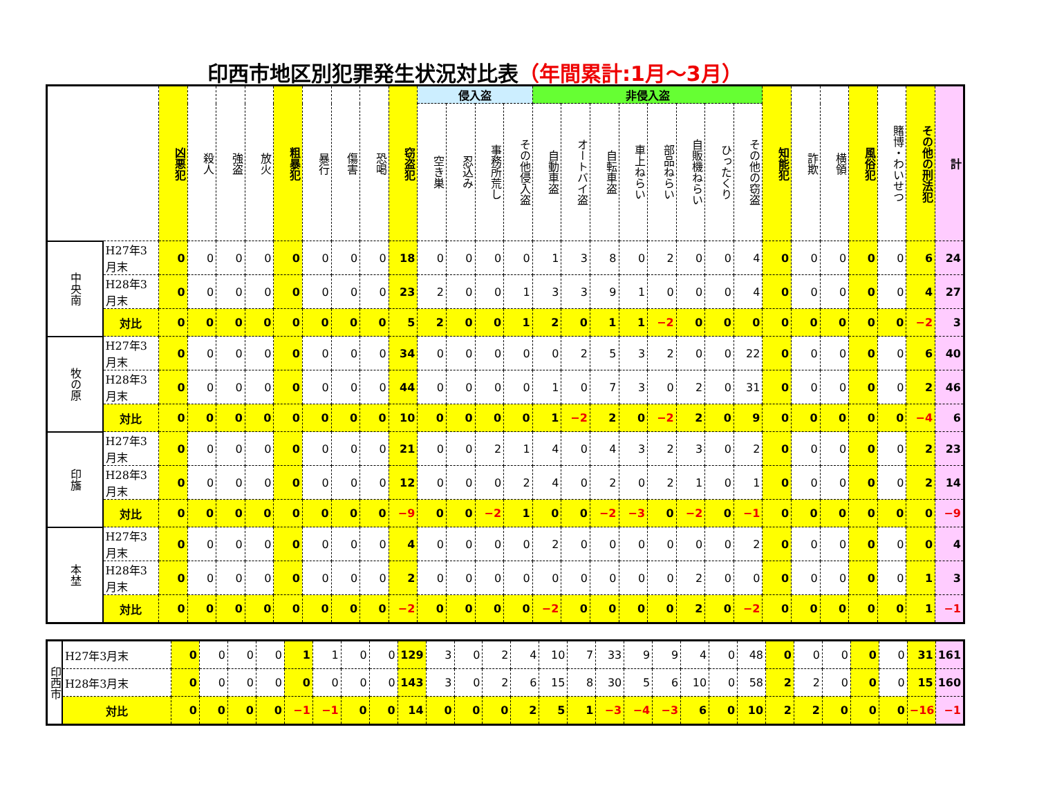印西市地区別犯罪発生状況対比表（年間累計:1月～3月）
| | | 凶悪犯 | 殺人 | 強盗 | 放火 | 粗暴犯 | 暴行 | 傷害 | 恐喝 | 窃盗犯 | 侵入盗 | | | | 非侵入盗 | | | | | | | | 知能犯 | 詐欺 | 横領 | 風俗犯 | 賭博・わいせつ | その他の刑法犯 | 計 |
| --- | --- | --- | --- | --- | --- | --- | --- | --- | --- | --- | --- | --- | --- | --- | --- | --- | --- | --- | --- | --- | --- | --- | --- | --- | --- | --- | --- | --- | --- |
| | | | | | | | | | | | 空き巣 | 忍込み | 事務所荒し | その他侵入盗 | 自動車盗 | オートバイ盗 | 自転車盗 | 車上ねらい | 部品ねらい | 自販機ねらい | ひったくり | その他の窃盗 | | | | | | | |
| 中央南 | H27年3月末 | 0 | 0 | 0 | 0 | 0 | 0 | 0 | 0 | 18 | 0 | 0 | 0 | 0 | 1 | 3 | 8 | 0 | 2 | 0 | 0 | 4 | 0 | 0 | 0 | 0 | 0 | 6 | 24 |
| | H28年3月末 | 0 | 0 | 0 | 0 | 0 | 0 | 0 | 0 | 23 | 2 | 0 | 0 | 1 | 3 | 3 | 9 | 1 | 0 | 0 | 0 | 4 | 0 | 0 | 0 | 0 | 0 | 4 | 27 |
| | 対比 | 0 | 0 | 0 | 0 | 0 | 0 | 0 | 0 | 5 | 2 | 0 | 0 | 1 | 2 | 0 | 1 | 1 | −2 | 0 | 0 | 0 | 0 | 0 | 0 | 0 | 0 | −2 | 3 |
| 牧の原 | H27年3月末 | 0 | 0 | 0 | 0 | 0 | 0 | 0 | 0 | 34 | 0 | 0 | 0 | 0 | 0 | 2 | 5 | 3 | 2 | 0 | 0 | 22 | 0 | 0 | 0 | 0 | 0 | 6 | 40 |
| | H28年3月末 | 0 | 0 | 0 | 0 | 0 | 0 | 0 | 0 | 44 | 0 | 0 | 0 | 0 | 1 | 0 | 7 | 3 | 0 | 2 | 0 | 31 | 0 | 0 | 0 | 0 | 0 | 2 | 46 |
| | 対比 | 0 | 0 | 0 | 0 | 0 | 0 | 0 | 0 | 10 | 0 | 0 | 0 | 0 | 1 | −2 | 2 | 0 | −2 | 2 | 0 | 9 | 0 | 0 | 0 | 0 | 0 | −4 | 6 |
| 印旛 | H27年3月末 | 0 | 0 | 0 | 0 | 0 | 0 | 0 | 0 | 21 | 0 | 0 | 2 | 1 | 4 | 0 | 4 | 3 | 2 | 3 | 0 | 2 | 0 | 0 | 0 | 0 | 0 | 2 | 23 |
| | H28年3月末 | 0 | 0 | 0 | 0 | 0 | 0 | 0 | 0 | 12 | 0 | 0 | 0 | 2 | 4 | 0 | 2 | 0 | 2 | 1 | 0 | 1 | 0 | 0 | 0 | 0 | 0 | 2 | 14 |
| | 対比 | 0 | 0 | 0 | 0 | 0 | 0 | 0 | 0 | −9 | 0 | 0 | −2 | 1 | 0 | 0 | −2 | −3 | 0 | −2 | 0 | −1 | 0 | 0 | 0 | 0 | 0 | 0 | −9 |
| 本埜 | H27年3月末 | 0 | 0 | 0 | 0 | 0 | 0 | 0 | 0 | 4 | 0 | 0 | 0 | 0 | 2 | 0 | 0 | 0 | 0 | 0 | 0 | 2 | 0 | 0 | 0 | 0 | 0 | 0 | 4 |
| | H28年3月末 | 0 | 0 | 0 | 0 | 0 | 0 | 0 | 0 | 2 | 0 | 0 | 0 | 0 | 0 | 0 | 0 | 0 | 0 | 2 | 0 | 0 | 0 | 0 | 0 | 0 | 0 | 1 | 3 |
| | 対比 | 0 | 0 | 0 | 0 | 0 | 0 | 0 | 0 | −2 | 0 | 0 | 0 | 0 | −2 | 0 | 0 | 0 | 0 | 2 | 0 | −2 | 0 | 0 | 0 | 0 | 0 | 1 | −1 |
| 印西市 | H27年3月末 | 0 | 0 | 0 | 0 | 1 | 1 | 0 | 0 | 129 | 3 | 0 | 2 | 4 | 10 | 7 | 33 | 9 | 9 | 4 | 0 | 48 | 0 | 0 | 0 | 0 | 0 | 31 | 161 |
| | H28年3月末 | 0 | 0 | 0 | 0 | 0 | 0 | 0 | 0 | 143 | 3 | 0 | 2 | 6 | 15 | 8 | 30 | 5 | 6 | 10 | 0 | 58 | 2 | 2 | 0 | 0 | 0 | 15 | 160 |
| | 対比 | 0 | 0 | 0 | 0 | −1 | −1 | 0 | 0 | 14 | 0 | 0 | 0 | 2 | 5 | 1 | −3 | −4 | −3 | 6 | 0 | 10 | 2 | 2 | 0 | 0 | 0 | −16 | −1 |